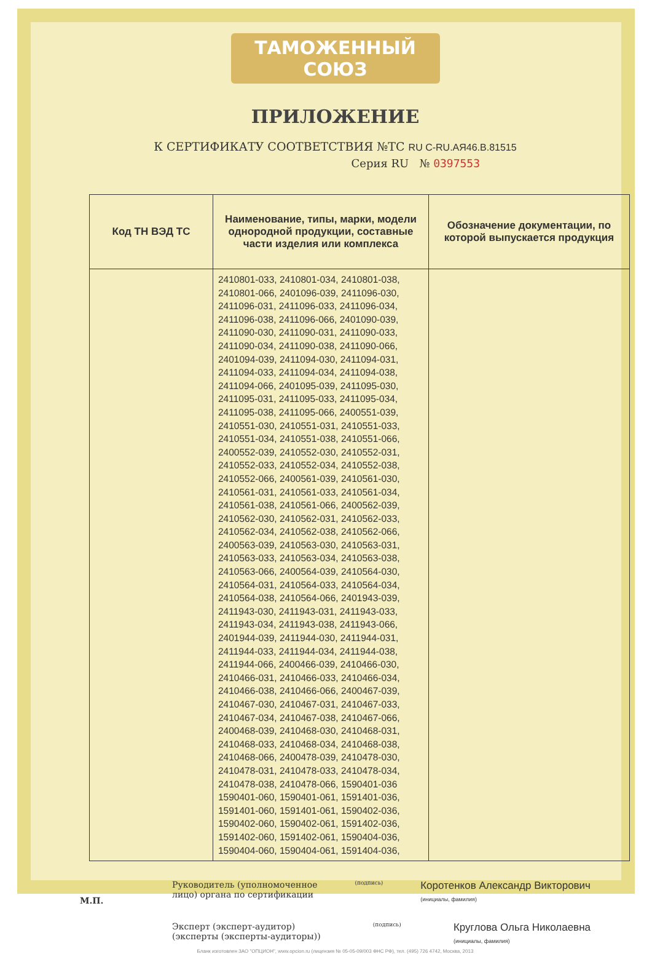ТАМОЖЕННЫЙ СОЮЗ
ПРИЛОЖЕНИЕ
К СЕРТИФИКАТУ СООТВЕТСТВИЯ №ТС RU C-RU.АЯ46.В.81515
Серия RU № 0397553
| Код ТН ВЭД ТС | Наименование, типы, марки, модели однородной продукции, составные части изделия или комплекса | Обозначение документации, по которой выпускается продукция |
| --- | --- | --- |
| | 2410801-033, 2410801-034, 2410801-038, 2410801-066, 2401096-039, 2411096-030, 2411096-031, 2411096-033, 2411096-034, 2411096-038, 2411096-066, 2401090-039, 2411090-030, 2411090-031, 2411090-033, 2411090-034, 2411090-038, 2411090-066, 2401094-039, 2411094-030, 2411094-031, 2411094-033, 2411094-034, 2411094-038, 2411094-066, 2401095-039, 2411095-030, 2411095-031, 2411095-033, 2411095-034, 2411095-038, 2411095-066, 2400551-039, 2410551-030, 2410551-031, 2410551-033, 2410551-034, 2410551-038, 2410551-066, 2400552-039, 2410552-030, 2410552-031, 2410552-033, 2410552-034, 2410552-038, 2410552-066, 2400561-039, 2410561-030, 2410561-031, 2410561-033, 2410561-034, 2410561-038, 2410561-066, 2400562-039, 2410562-030, 2410562-031, 2410562-033, 2410562-034, 2410562-038, 2410562-066, 2400563-039, 2410563-030, 2410563-031, 2410563-033, 2410563-034, 2410563-038, 2410563-066, 2400564-039, 2410564-030, 2410564-031, 2410564-033, 2410564-034, 2410564-038, 2410564-066, 2401943-039, 2411943-030, 2411943-031, 2411943-033, 2411943-034, 2411943-038, 2411943-066, 2401944-039, 2411944-030, 2411944-031, 2411944-033, 2411944-034, 2411944-038, 2411944-066, 2400466-039, 2410466-030, 2410466-031, 2410466-033, 2410466-034, 2410466-038, 2410466-066, 2400467-039, 2410467-030, 2410467-031, 2410467-033, 2410467-034, 2410467-038, 2410467-066, 2400468-039, 2410468-030, 2410468-031, 2410468-033, 2410468-034, 2410468-038, 2410468-066, 2400478-039, 2410478-030, 2410478-031, 2410478-033, 2410478-034, 2410478-038, 2410478-066, 1590401-036 1590401-060, 1590401-061, 1591401-036, 1591401-060, 1591401-061, 1590402-036, 1590402-060, 1590402-061, 1591402-036, 1591402-060, 1591402-061, 1590404-036, 1590404-060, 1590404-061, 1591404-036, | |
Руководитель (уполномоченное
лицо) органа по сертификации
(подпись)
Коротенков Александр Викторович
(инициалы, фамилия)
Эксперт (эксперт-аудитор)
(эксперты (эксперты-аудиторы))
(подпись)
Круглова Ольга Николаевна
(инициалы, фамилия)
М.П.
Бланк изготовлен ЗАО "ОПЦИОН", www.opcion.ru (лицензия № 05-05-09/003 ФНС РФ), тел. (495) 726 4742, Москва, 2013